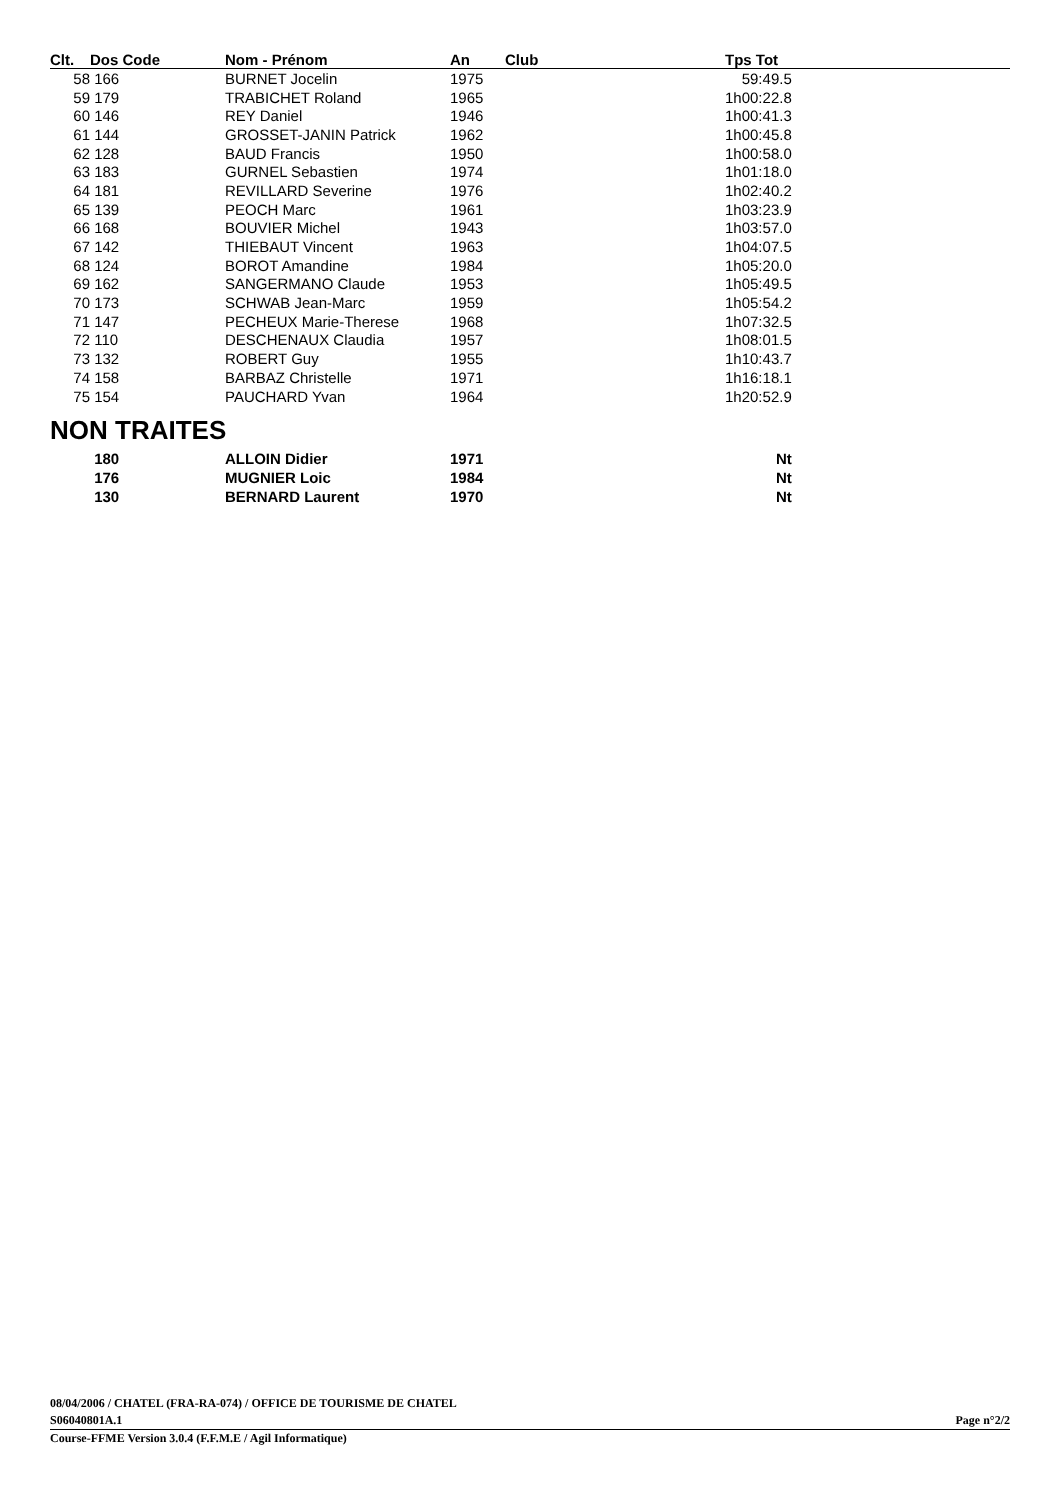| Clt. | Dos Code | Nom - Prénom | An | Club | Tps Tot | |
| --- | --- | --- | --- | --- | --- | --- |
| 58 | 166 | BURNET Jocelin | 1975 | | 59:49.5 | |
| 59 | 179 | TRABICHET Roland | 1965 | | 1h00:22.8 | |
| 60 | 146 | REY Daniel | 1946 | | 1h00:41.3 | |
| 61 | 144 | GROSSET-JANIN Patrick | 1962 | | 1h00:45.8 | |
| 62 | 128 | BAUD Francis | 1950 | | 1h00:58.0 | |
| 63 | 183 | GURNEL Sebastien | 1974 | | 1h01:18.0 | |
| 64 | 181 | REVILLARD Severine | 1976 | | 1h02:40.2 | |
| 65 | 139 | PEOCH Marc | 1961 | | 1h03:23.9 | |
| 66 | 168 | BOUVIER Michel | 1943 | | 1h03:57.0 | |
| 67 | 142 | THIEBAUT Vincent | 1963 | | 1h04:07.5 | |
| 68 | 124 | BOROT Amandine | 1984 | | 1h05:20.0 | |
| 69 | 162 | SANGERMANO Claude | 1953 | | 1h05:49.5 | |
| 70 | 173 | SCHWAB Jean-Marc | 1959 | | 1h05:54.2 | |
| 71 | 147 | PECHEUX Marie-Therese | 1968 | | 1h07:32.5 | |
| 72 | 110 | DESCHENAUX Claudia | 1957 | | 1h08:01.5 | |
| 73 | 132 | ROBERT Guy | 1955 | | 1h10:43.7 | |
| 74 | 158 | BARBAZ Christelle | 1971 | | 1h16:18.1 | |
| 75 | 154 | PAUCHARD Yvan | 1964 | | 1h20:52.9 | |
| NON TRAITES | | | | | | |
| | 180 | ALLOIN Didier | 1971 | | Nt | |
| | 176 | MUGNIER Loic | 1984 | | Nt | |
| | 130 | BERNARD Laurent | 1970 | | Nt | |
08/04/2006 / CHATEL (FRA-RA-074) / OFFICE DE TOURISME DE CHATEL
S06040801A.1 Page n°2/2
Course-FFME Version 3.0.4 (F.F.M.E / Agil Informatique)